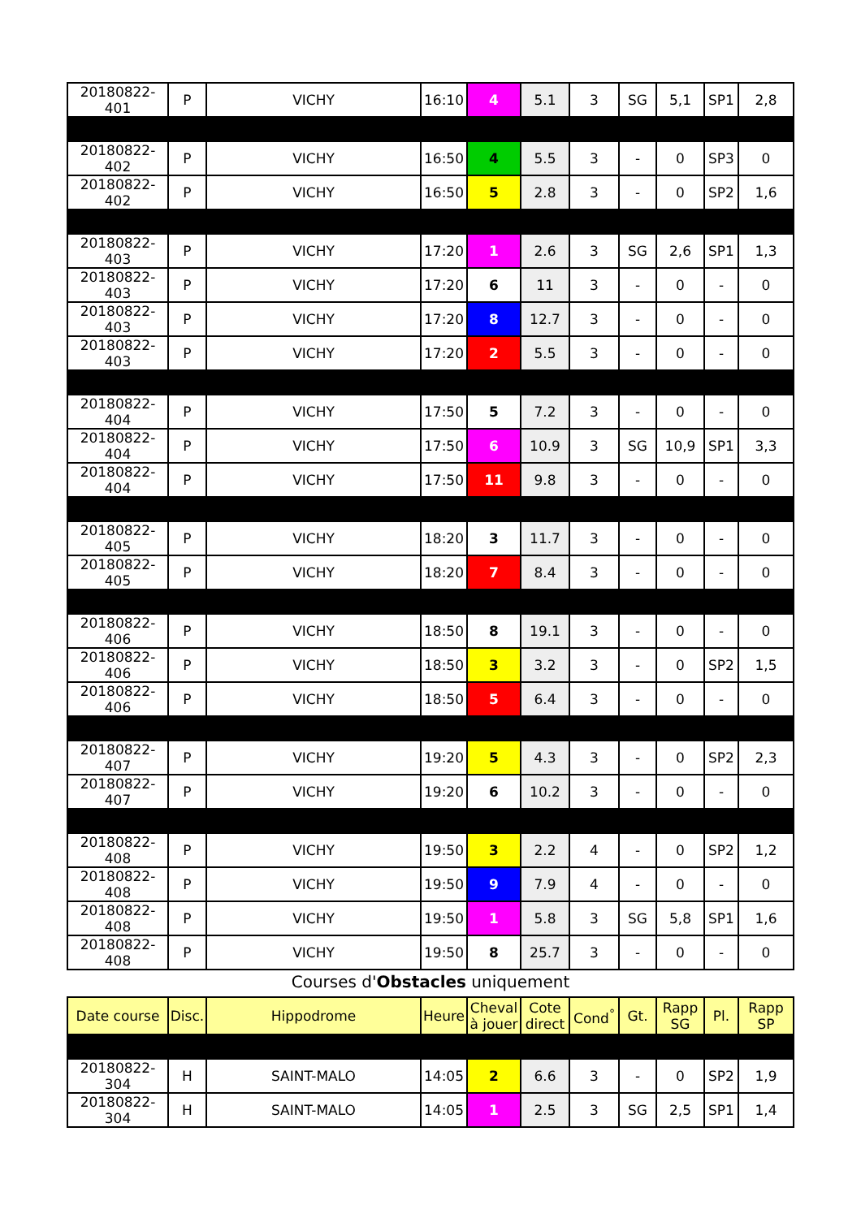| 20180822-401 | P | VICHY | 16:10 | 4 | 5.1 | 3 | SG | 5,1 | SP1 | 2,8 |
| 20180822-402 | P | VICHY | 16:50 | 4 | 5.5 | 3 | - | 0 | SP3 | 0 |
| 20180822-402 | P | VICHY | 16:50 | 5 | 2.8 | 3 | - | 0 | SP2 | 1,6 |
| 20180822-403 | P | VICHY | 17:20 | 1 | 2.6 | 3 | SG | 2,6 | SP1 | 1,3 |
| 20180822-403 | P | VICHY | 17:20 | 6 | 11 | 3 | - | 0 | - | 0 |
| 20180822-403 | P | VICHY | 17:20 | 8 | 12.7 | 3 | - | 0 | - | 0 |
| 20180822-403 | P | VICHY | 17:20 | 2 | 5.5 | 3 | - | 0 | - | 0 |
| 20180822-404 | P | VICHY | 17:50 | 5 | 7.2 | 3 | - | 0 | - | 0 |
| 20180822-404 | P | VICHY | 17:50 | 6 | 10.9 | 3 | SG | 10,9 | SP1 | 3,3 |
| 20180822-404 | P | VICHY | 17:50 | 11 | 9.8 | 3 | - | 0 | - | 0 |
| 20180822-405 | P | VICHY | 18:20 | 3 | 11.7 | 3 | - | 0 | - | 0 |
| 20180822-405 | P | VICHY | 18:20 | 7 | 8.4 | 3 | - | 0 | - | 0 |
| 20180822-406 | P | VICHY | 18:50 | 8 | 19.1 | 3 | - | 0 | - | 0 |
| 20180822-406 | P | VICHY | 18:50 | 3 | 3.2 | 3 | - | 0 | SP2 | 1,5 |
| 20180822-406 | P | VICHY | 18:50 | 5 | 6.4 | 3 | - | 0 | - | 0 |
| 20180822-407 | P | VICHY | 19:20 | 5 | 4.3 | 3 | - | 0 | SP2 | 2,3 |
| 20180822-407 | P | VICHY | 19:20 | 6 | 10.2 | 3 | - | 0 | - | 0 |
| 20180822-408 | P | VICHY | 19:50 | 3 | 2.2 | 4 | - | 0 | SP2 | 1,2 |
| 20180822-408 | P | VICHY | 19:50 | 9 | 7.9 | 4 | - | 0 | - | 0 |
| 20180822-408 | P | VICHY | 19:50 | 1 | 5.8 | 3 | SG | 5,8 | SP1 | 1,6 |
| 20180822-408 | P | VICHY | 19:50 | 8 | 25.7 | 3 | - | 0 | - | 0 |
Courses d'Obstacles uniquement
| Date course | Disc. | Hippodrome | Heure | Cheval à jouer | Cote direct | Cond<sup>°</sup> | Gt. | Rapp SG | Pl. | Rapp SP |
| --- | --- | --- | --- | --- | --- | --- | --- | --- | --- | --- |
| 20180822-304 | H | SAINT-MALO | 14:05 | 2 | 6.6 | 3 | - | 0 | SP2 | 1,9 |
| 20180822-304 | H | SAINT-MALO | 14:05 | 1 | 2.5 | 3 | SG | 2,5 | SP1 | 1,4 |